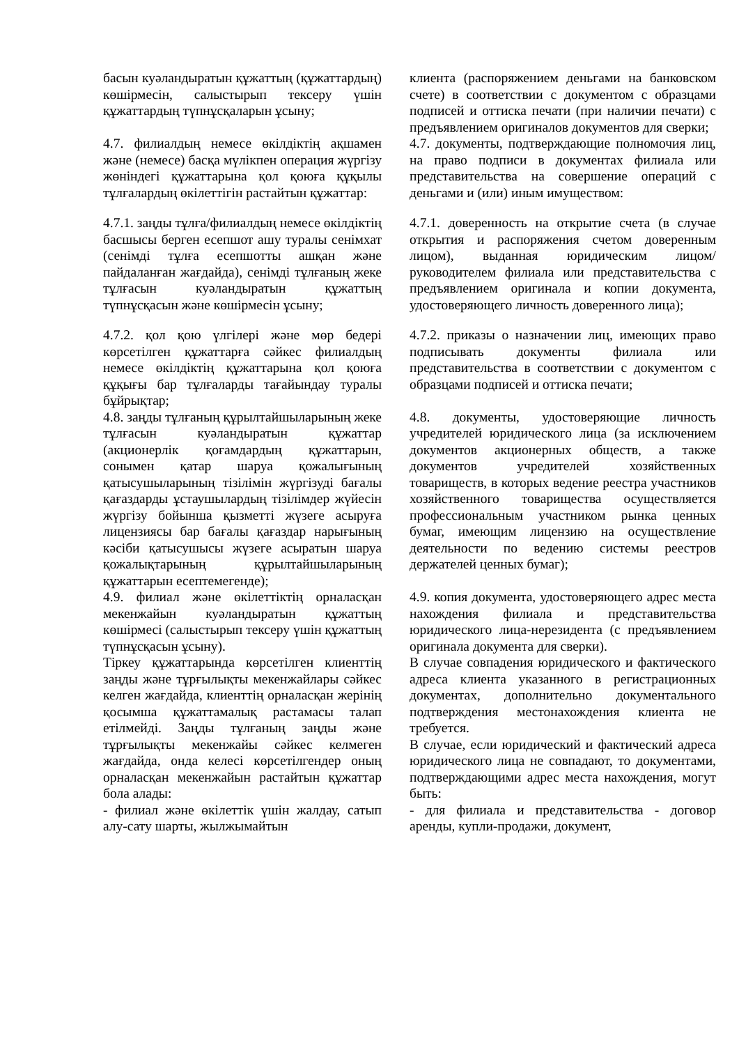| басын куәландыратын құжаттың (құжаттардың) көшірмесін, салыстырып тексеру үшін құжаттардың түпнұсқаларын ұсыну; | клиента (распоряжением деньгами на банковском счете) в соответствии с документом с образцами подписей и оттиска печати (при наличии печати) с предъявлением оригиналов документов для сверки; |
| 4.7. филиалдың немесе өкілдіктің ақшамен және (немесе) басқа мүлікпен операция жүргізу жөніндегі құжаттарына қол қоюға құқылы тұлғалардың өкілеттігін растайтын құжаттар: | 4.7. документы, подтверждающие полномочия лиц, на право подписи в документах филиала или представительства на совершение операций с деньгами и (или) иным имуществом: |
| 4.7.1. заңды тұлға/филиалдың немесе өкілдіктің басшысы берген есепшот ашу туралы сенімхат (сенімді тұлға есепшотты ашқан және пайдаланған жағдайда), сенімді тұлғаның жеке тұлғасын куәландыратын құжаттың түпнұсқасын және көшірмесін ұсыну; | 4.7.1. доверенность на открытие счета (в случае открытия и распоряжения счетом доверенным лицом), выданная юридическим лицом/руководителем филиала или представительства с предъявлением оригинала и копии документа, удостоверяющего личность доверенного лица); |
| 4.7.2. қол қою үлгілері және мөр бедері көрсетілген құжаттарға сәйкес филиалдың немесе өкілдіктің құжаттарына қол қоюға құқығы бар тұлғаларды тағайындау туралы бұйрықтар; | 4.7.2. приказы о назначении лиц, имеющих право подписывать документы филиала или представительства в соответствии с документом с образцами подписей и оттиска печати; |
| 4.8. заңды тұлғаның құрылтайшыларының жеке тұлғасын куәландыратын құжаттар (акционерлік қоғамдардың құжаттарын, сонымен қатар шаруа қожалығының қатысушыларының тізілімін жүргізуді бағалы қағаздарды ұстаушылардың тізілімдер жүйесін жүргізу бойынша қызметті жүзеге асыруға лицензиясы бар бағалы қағаздар нарығының кәсіби қатысушысы жүзеге асыратын шаруа қожалықтарының құрылтайшыларының құжаттарын есептемегенде); | 4.8. документы, удостоверяющие личность учредителей юридического лица (за исключением документов акционерных обществ, а также документов учредителей хозяйственных товариществ, в которых ведение реестра участников хозяйственного товарищества осуществляется профессиональным участником рынка ценных бумаг, имеющим лицензию на осуществление деятельности по ведению системы реестров держателей ценных бумаг); |
| 4.9. филиал және өкілеттіктің орналасқан мекенжайын куәландыратын құжаттың көшірмесі (салыстырып тексеру үшін құжаттың түпнұсқасын ұсыну). Тіркеу құжаттарында көрсетілген клиенттің заңды және тұрғылықты мекенжайлары сәйкес келген жағдайда, клиенттің орналасқан жерінің қосымша құжаттамалық растамасы талап етілмейді. Заңды тұлғаның заңды және тұрғылықты мекенжайы сәйкес келмеген жағдайда, онда келесі көрсетілгендер оның орналасқан мекенжайын растайтын құжаттар бола алады: - филиал және өкілеттік үшін жалдау, сатып алу-сату шарты, жылжымайтын | 4.9. копия документа, удостоверяющего адрес места нахождения филиала и представительства юридического лица-нерезидента (с предъявлением оригинала документа для сверки). В случае совпадения юридического и фактического адреса клиента указанного в регистрационных документах, дополнительно документального подтверждения местонахождения клиента не требуется. В случае, если юридический и фактический адреса юридического лица не совпадают, то документами, подтверждающими адрес места нахождения, могут быть: - для филиала и представительства - договор аренды, купли-продажи, документ, |